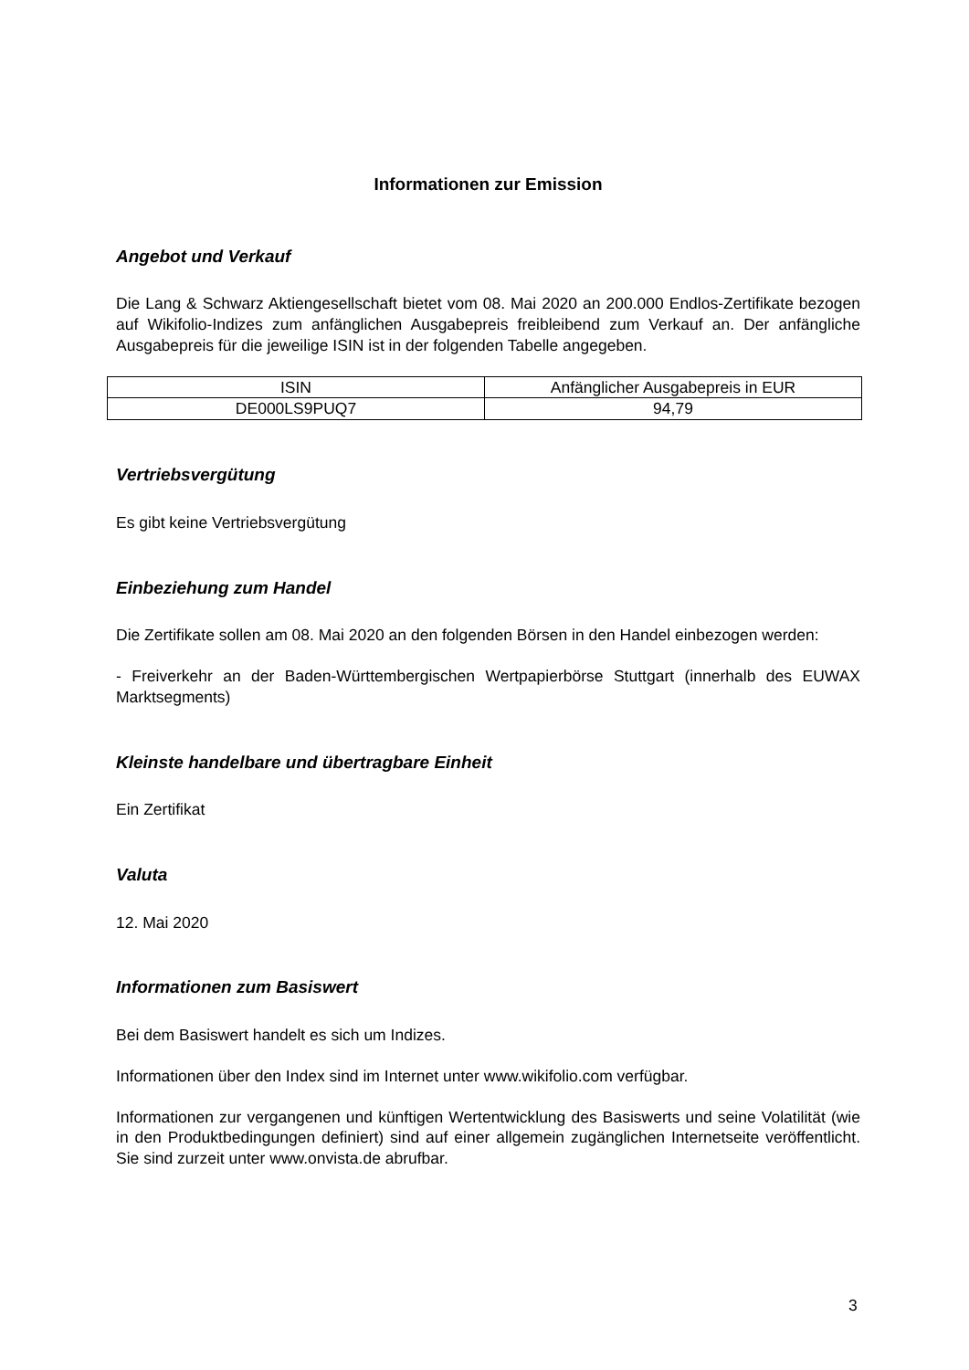Informationen zur Emission
Angebot und Verkauf
Die Lang & Schwarz Aktiengesellschaft bietet vom 08. Mai 2020 an 200.000 Endlos-Zertifikate bezogen auf Wikifolio-Indizes zum anfänglichen Ausgabepreis freibleibend zum Verkauf an. Der anfängliche Ausgabepreis für die jeweilige ISIN ist in der folgenden Tabelle angegeben.
| ISIN | Anfänglicher Ausgabepreis in EUR |
| --- | --- |
| DE000LS9PUQ7 | 94,79 |
Vertriebsvergütung
Es gibt keine Vertriebsvergütung
Einbeziehung zum Handel
Die Zertifikate sollen am 08. Mai 2020 an den folgenden Börsen in den Handel einbezogen werden:
- Freiverkehr an der Baden-Württembergischen Wertpapierbörse Stuttgart (innerhalb des EUWAX Marktsegments)
Kleinste handelbare und übertragbare Einheit
Ein Zertifikat
Valuta
12. Mai 2020
Informationen zum Basiswert
Bei dem Basiswert handelt es sich um Indizes.
Informationen über den Index sind im Internet unter www.wikifolio.com verfügbar.
Informationen zur vergangenen und künftigen Wertentwicklung des Basiswerts und seine Volatilität (wie in den Produktbedingungen definiert) sind auf einer allgemein zugänglichen Internetseite veröffentlicht. Sie sind zurzeit unter www.onvista.de abrufbar.
3